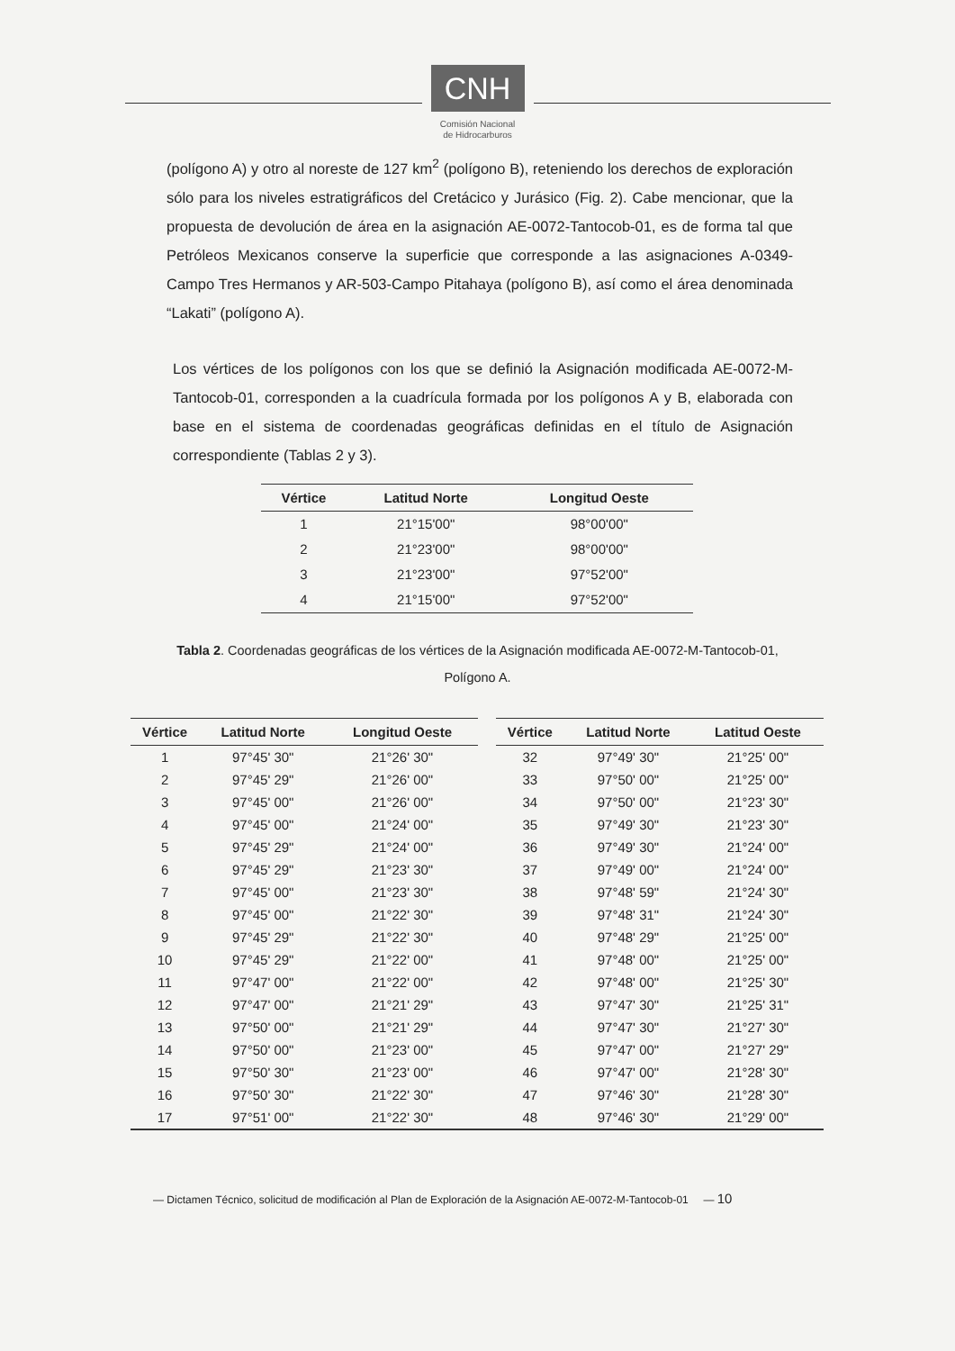CNH
Comisión Nacional
de Hidrocarburos
(polígono A) y otro al noreste de 127 km<sup>2</sup> (polígono B), reteniendo los derechos de exploración sólo para los niveles estratigráficos del Cretácico y Jurásico (Fig. 2). Cabe mencionar, que la propuesta de devolución de área en la asignación AE-0072-Tantocob-01, es de forma tal que Petróleos Mexicanos conserve la superficie que corresponde a las asignaciones A-0349-Campo Tres Hermanos y AR-503-Campo Pitahaya (polígono B), así como el área denominada “Lakati” (polígono A).
Los vértices de los polígonos con los que se definió la Asignación modificada AE-0072-M-Tantocob-01, corresponden a la cuadrícula formada por los polígonos A y B, elaborada con base en el sistema de coordenadas geográficas definidas en el título de Asignación correspondiente (Tablas 2 y 3).
| Vértice | Latitud Norte | Longitud Oeste |
| --- | --- | --- |
| 1 | 21°15'00" | 98°00'00" |
| 2 | 21°23'00" | 98°00'00" |
| 3 | 21°23'00" | 97°52'00" |
| 4 | 21°15'00" | 97°52'00" |
Tabla 2. Coordenadas geográficas de los vértices de la Asignación modificada AE-0072-M-Tantocob-01, Polígono A.
| Vértice | Latitud Norte | Longitud Oeste | | Vértice | Latitud Norte | Latitud Oeste |
| --- | --- | --- | --- | --- | --- | --- |
| 1 | 97°45' 30" | 21°26' 30" | | 32 | 97°49' 30" | 21°25' 00" |
| 2 | 97°45' 29" | 21°26' 00" | | 33 | 97°50' 00" | 21°25' 00" |
| 3 | 97°45' 00" | 21°26' 00" | | 34 | 97°50' 00" | 21°23' 30" |
| 4 | 97°45' 00" | 21°24' 00" | | 35 | 97°49' 30" | 21°23' 30" |
| 5 | 97°45' 29" | 21°24' 00" | | 36 | 97°49' 30" | 21°24' 00" |
| 6 | 97°45' 29" | 21°23' 30" | | 37 | 97°49' 00" | 21°24' 00" |
| 7 | 97°45' 00" | 21°23' 30" | | 38 | 97°48' 59" | 21°24' 30" |
| 8 | 97°45' 00" | 21°22' 30" | | 39 | 97°48' 31" | 21°24' 30" |
| 9 | 97°45' 29" | 21°22' 30" | | 40 | 97°48' 29" | 21°25' 00" |
| 10 | 97°45' 29" | 21°22' 00" | | 41 | 97°48' 00" | 21°25' 00" |
| 11 | 97°47' 00" | 21°22' 00" | | 42 | 97°48' 00" | 21°25' 30" |
| 12 | 97°47' 00" | 21°21' 29" | | 43 | 97°47' 30" | 21°25' 31" |
| 13 | 97°50' 00" | 21°21' 29" | | 44 | 97°47' 30" | 21°27' 30" |
| 14 | 97°50' 00" | 21°23' 00" | | 45 | 97°47' 00" | 21°27' 29" |
| 15 | 97°50' 30" | 21°23' 00" | | 46 | 97°47' 00" | 21°28' 30" |
| 16 | 97°50' 30" | 21°22' 30" | | 47 | 97°46' 30" | 21°28' 30" |
| 17 | 97°51' 00" | 21°22' 30" | | 48 | 97°46' 30" | 21°29' 00" |
— Dictamen Técnico, solicitud de modificación al Plan de Exploración de la Asignación AE-0072-M-Tantocob-01 — 10